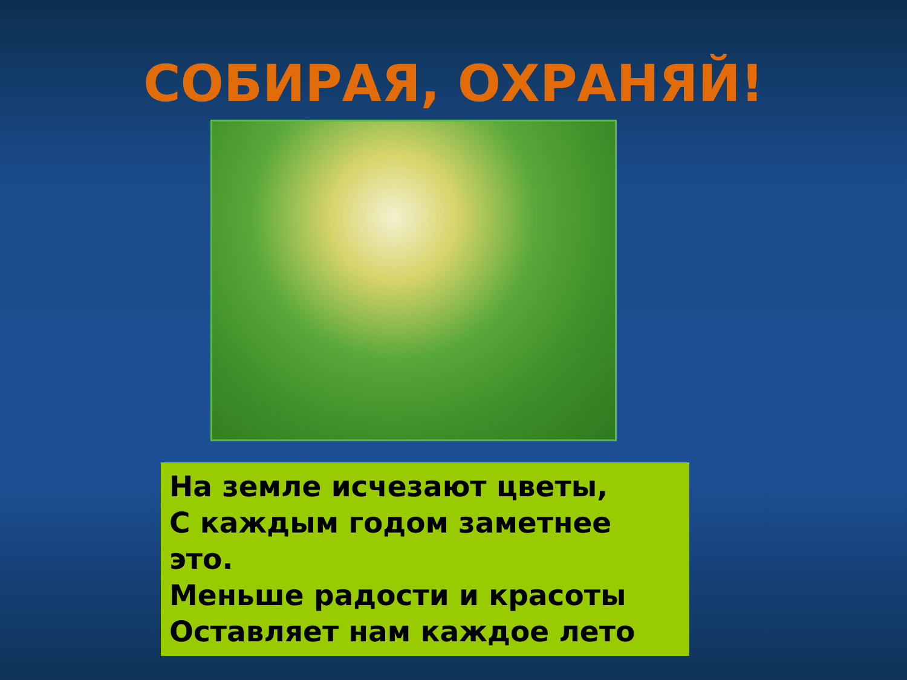СОБИРАЯ, ОХРАНЯЙ!
На земле исчезают цветы,
С каждым годом заметнее это.
Меньше радости и красоты
Оставляет нам каждое лето